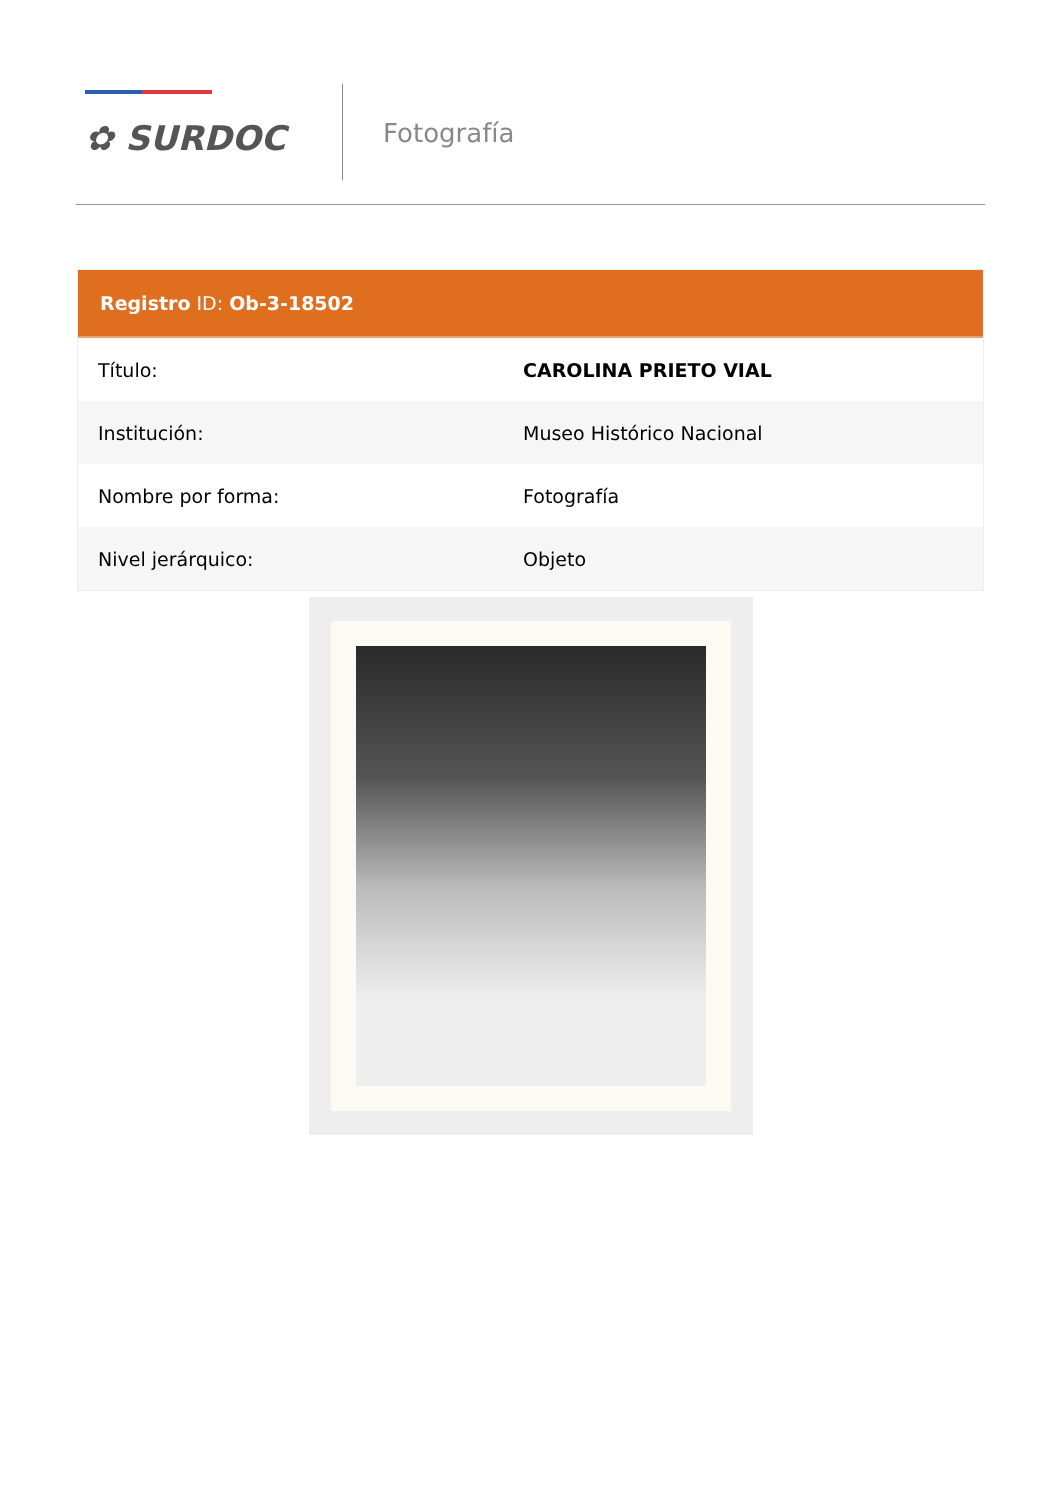✿ SURDOC
Fotografía
Registro ID: Ob-3-18502
| Título: | CAROLINA PRIETO VIAL |
| Institución: | Museo Histórico Nacional |
| Nombre por forma: | Fotografía |
| Nivel jerárquico: | Objeto |